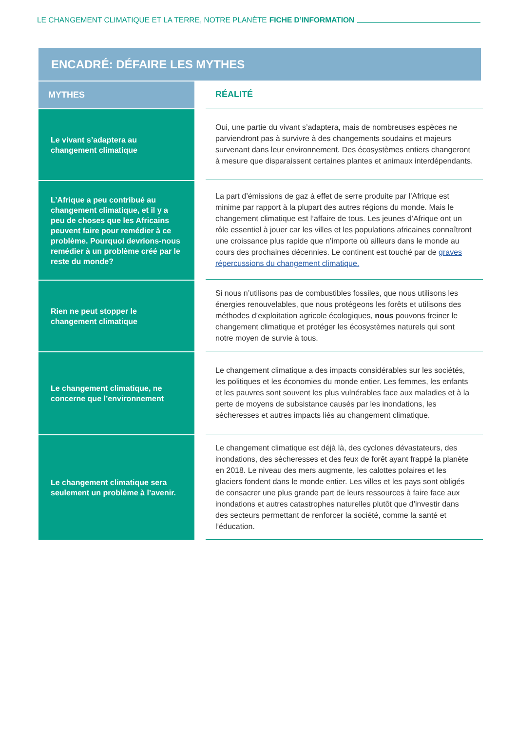LE CHANGEMENT CLIMATIQUE ET LA TERRE, NOTRE PLANÈTE FICHE D’INFORMATION
ENCADRÉ: DÉFAIRE LES MYTHES
| MYTHES | | RÉALITÉ |
| Le vivant s’adaptera au changement climatique | | Oui, une partie du vivant s’adaptera, mais de nombreuses espèces ne parviendront pas à survivre à des changements soudains et majeurs survenant dans leur environnement. Des écosystèmes entiers changeront à mesure que disparaissent certaines plantes et animaux interdépendants. |
| L’Afrique a peu contribué au changement climatique, et il y a peu de choses que les Africains peuvent faire pour remédier à ce problème. Pourquoi devrions-nous remédier à un problème créé par le reste du monde? | | La part d’émissions de gaz à effet de serre produite par l’Afrique est minime par rapport à la plupart des autres régions du monde. Mais le changement climatique est l’affaire de tous. Les jeunes d’Afrique ont un rôle essentiel à jouer car les villes et les populations africaines connaîtront une croissance plus rapide que n’importe où ailleurs dans le monde au cours des prochaines décennies. Le continent est touché par de graves répercussions du changement climatique. |
| Rien ne peut stopper le changement climatique | | Si nous n’utilisons pas de combustibles fossiles, que nous utilisons les énergies renouvelables, que nous protégeons les forêts et utilisons des méthodes d’exploitation agricole écologiques, nous pouvons freiner le changement climatique et protéger les écosystèmes naturels qui sont notre moyen de survie à tous. |
| Le changement climatique, ne concerne que l’environnement | | Le changement climatique a des impacts considérables sur les sociétés, les politiques et les économies du monde entier. Les femmes, les enfants et les pauvres sont souvent les plus vulnérables face aux maladies et à la perte de moyens de subsistance causés par les inondations, les sécheresses et autres impacts liés au changement climatique. |
| Le changement climatique sera seulement un problème à l’avenir. | | Le changement climatique est déjà là, des cyclones dévastateurs, des inondations, des sécheresses et des feux de forêt ayant frappé la planète en 2018. Le niveau des mers augmente, les calottes polaires et les glaciers fondent dans le monde entier. Les villes et les pays sont obligés de consacrer une plus grande part de leurs ressources à faire face aux inondations et autres catastrophes naturelles plutôt que d’investir dans des secteurs permettant de renforcer la société, comme la santé et l’éducation. |